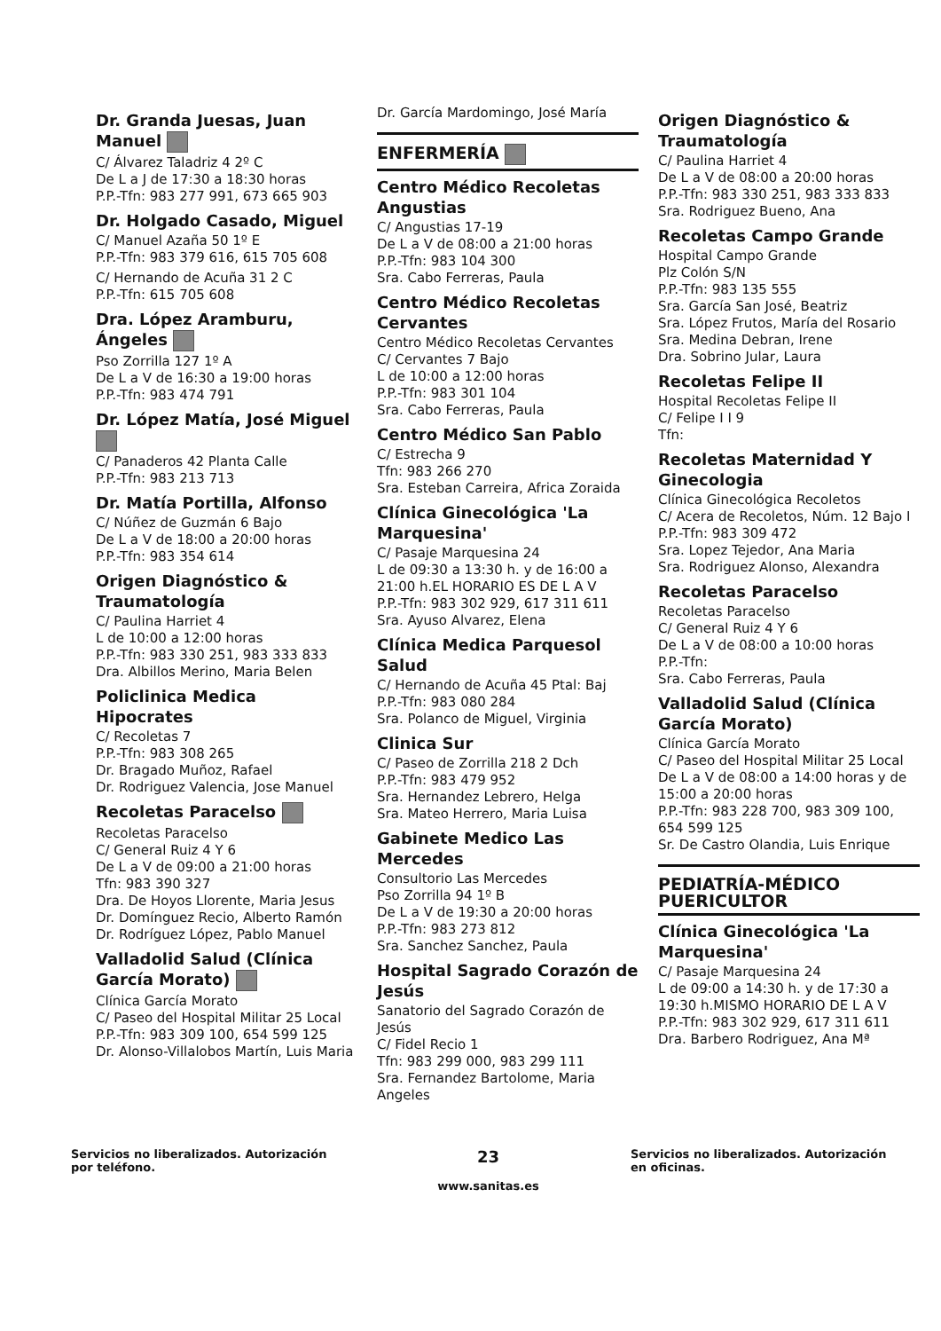Dr. Granda Juesas, Juan Manuel
C/ Álvarez Taladriz 4 2º C
De L a J de 17:30 a 18:30 horas
P.P.-Tfn: 983 277 991, 673 665 903
Dr. Holgado Casado, Miguel
C/ Manuel Azaña 50 1º E
P.P.-Tfn: 983 379 616, 615 705 608
C/ Hernando de Acuña 31 2 C
P.P.-Tfn: 615 705 608
Dra. López Aramburu, Ángeles
Pso Zorrilla 127 1º A
De L a V de 16:30 a 19:00 horas
P.P.-Tfn: 983 474 791
Dr. López Matía, José Miguel
C/ Panaderos 42 Planta Calle
P.P.-Tfn: 983 213 713
Dr. Matía Portilla, Alfonso
C/ Núñez de Guzmán 6 Bajo
De L a V de 18:00 a 20:00 horas
P.P.-Tfn: 983 354 614
Origen Diagnóstico & Traumatología
C/ Paulina Harriet 4
L de 10:00 a 12:00 horas
P.P.-Tfn: 983 330 251, 983 333 833
Dra. Albillos Merino, Maria Belen
Policlinica Medica Hipocrates
C/ Recoletas 7
P.P.-Tfn: 983 308 265
Dr. Bragado Muñoz, Rafael
Dr. Rodriguez Valencia, Jose Manuel
Recoletas Paracelso
Recoletas Paracelso
C/ General Ruiz 4 Y 6
De L a V de 09:00 a 21:00 horas
Tfn: 983 390 327
Dra. De Hoyos Llorente, Maria Jesus
Dr. Domínguez Recio, Alberto Ramón
Dr. Rodríguez López, Pablo Manuel
Valladolid Salud (Clínica García Morato)
Clínica García Morato
C/ Paseo del Hospital Militar 25 Local
P.P.-Tfn: 983 309 100, 654 599 125
Dr. Alonso-Villalobos Martín, Luis Maria
Dr. García Mardomingo, José María
ENFERMERÍA
Centro Médico Recoletas Angustias
C/ Angustias 17-19
De L a V de 08:00 a 21:00 horas
P.P.-Tfn: 983 104 300
Sra. Cabo Ferreras, Paula
Centro Médico Recoletas Cervantes
Centro Médico Recoletas Cervantes
C/ Cervantes 7 Bajo
L de 10:00 a 12:00 horas
P.P.-Tfn: 983 301 104
Sra. Cabo Ferreras, Paula
Centro Médico San Pablo
C/ Estrecha 9
Tfn: 983 266 270
Sra. Esteban Carreira, Africa Zoraida
Clínica Ginecológica 'La Marquesina'
C/ Pasaje Marquesina 24
L de 09:30 a 13:30 h. y de 16:00 a 21:00 h.EL HORARIO ES DE L A V
P.P.-Tfn: 983 302 929, 617 311 611
Sra. Ayuso Alvarez, Elena
Clínica Medica Parquesol Salud
C/ Hernando de Acuña 45 Ptal: Baj
P.P.-Tfn: 983 080 284
Sra. Polanco de Miguel, Virginia
Clinica Sur
C/ Paseo de Zorrilla 218 2 Dch
P.P.-Tfn: 983 479 952
Sra. Hernandez Lebrero, Helga
Sra. Mateo Herrero, Maria Luisa
Gabinete Medico Las Mercedes
Consultorio Las Mercedes
Pso Zorrilla 94 1º B
De L a V de 19:30 a 20:00 horas
P.P.-Tfn: 983 273 812
Sra. Sanchez Sanchez, Paula
Hospital Sagrado Corazón de Jesús
Sanatorio del Sagrado Corazón de Jesús
C/ Fidel Recio 1
Tfn: 983 299 000, 983 299 111
Sra. Fernandez Bartolome, Maria Angeles
Origen Diagnóstico & Traumatología
C/ Paulina Harriet 4
De L a V de 08:00 a 20:00 horas
P.P.-Tfn: 983 330 251, 983 333 833
Sra. Rodriguez Bueno, Ana
Recoletas Campo Grande
Hospital Campo Grande
Plz Colón S/N
P.P.-Tfn: 983 135 555
Sra. García San José, Beatriz
Sra. López Frutos, María del Rosario
Sra. Medina Debran, Irene
Dra. Sobrino Jular, Laura
Recoletas Felipe II
Hospital Recoletas Felipe II
C/ Felipe I I 9
Tfn:
Recoletas Maternidad Y Ginecologia
Clínica Ginecológica Recoletos
C/ Acera de Recoletos, Núm. 12 Bajo I
P.P.-Tfn: 983 309 472
Sra. Lopez Tejedor, Ana Maria
Sra. Rodriguez Alonso, Alexandra
Recoletas Paracelso
Recoletas Paracelso
C/ General Ruiz 4 Y 6
De L a V de 08:00 a 10:00 horas
P.P.-Tfn:
Sra. Cabo Ferreras, Paula
Valladolid Salud (Clínica García Morato)
Clínica García Morato
C/ Paseo del Hospital Militar 25 Local
De L a V de 08:00 a 14:00 horas y de 15:00 a 20:00 horas
P.P.-Tfn: 983 228 700, 983 309 100, 654 599 125
Sr. De Castro Olandia, Luis Enrique
PEDIATRÍA-MÉDICO PUERICULTOR
Clínica Ginecológica 'La Marquesina'
C/ Pasaje Marquesina 24
L de 09:00 a 14:30 h. y de 17:30 a 19:30 h.MISMO HORARIO DE L A V
P.P.-Tfn: 983 302 929, 617 311 611
Dra. Barbero Rodriguez, Ana Mª
Servicios no liberalizados. Autorización por teléfono.
23
www.sanitas.es
Servicios no liberalizados. Autorización en oficinas.